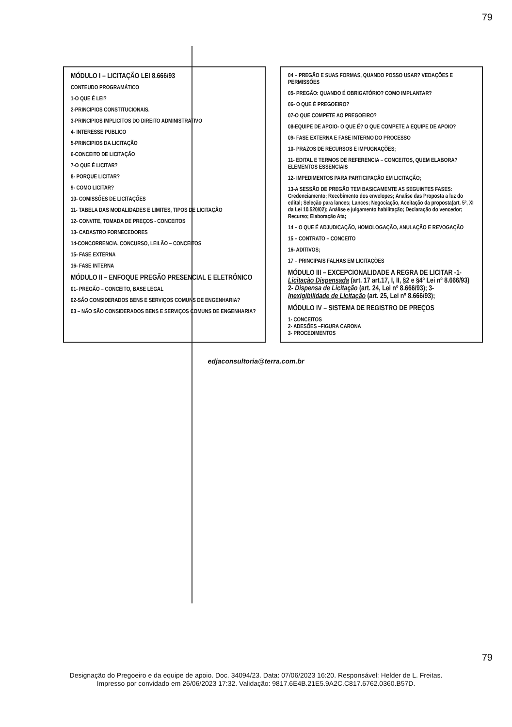79
MÓDULO I – LICITAÇÃO LEI 8.666/93
CONTEUDO PROGRAMÁTICO
1-O QUE É LEI?
2-PRINCIPIOS CONSTITUCIONAIS.
3-PRINCIPIOS IMPLICITOS DO DIREITO ADMINISTRATIVO
4- INTERESSE PUBLICO
5-PRINCIPIOS DA LICITAÇÃO
6-CONCEITO DE LICITAÇÃO
7-O QUE É LICITAR?
8- PORQUE LICITAR?
9- COMO LICITAR?
10- COMISSÕES DE LICITAÇÕES
11- TABELA DAS MODALIDADES E LIMITES, TIPOS DE LICITAÇÃO
12- CONVITE, TOMADA DE PREÇOS - CONCEITOS
13- CADASTRO FORNECEDORES
14-CONCORRENCIA, CONCURSO, LEILÃO – CONCEITOS
15- FASE EXTERNA
16- FASE INTERNA
MÓDULO II – ENFOQUE PREGÃO PRESENCIAL E ELETRÔNICO
01- PREGÃO – CONCEITO, BASE LEGAL
02-SÃO CONSIDERADOS BENS E SERVIÇOS COMUNS DE ENGENHARIA?
03 – NÃO SÃO CONSIDERADOS BENS E SERVIÇOS COMUNS DE ENGENHARIA?
04 – PREGÃO E SUAS FORMAS, QUANDO POSSO USAR? VEDAÇÕES E PERMISSÕES
05- PREGÃO: QUANDO É OBRIGATÓRIO? COMO IMPLANTAR?
06- O QUE É PREGOEIRO?
07-O QUE COMPETE AO PREGOEIRO?
08-EQUIPE DE APOIO- O QUE É? O QUE COMPETE A EQUIPE DE APOIO?
09- FASE EXTERNA E FASE INTERNO DO PROCESSO
10- PRAZOS DE RECURSOS E IMPUGNAÇÕES;
11- EDITAL E TERMOS DE REFERENCIA – CONCEITOS, QUEM ELABORA? ELEMENTOS ESSENCIAIS
12- IMPEDIMENTOS PARA PARTICIPAÇÃO EM LICITAÇÃO;
13-A SESSÃO DE PREGÃO TEM BASICAMENTE AS SEGUINTES FASES: Credenciamento; Recebimento dos envelopes; Analise das Proposta a luz do edital; Seleção para lances; Lances; Negociação, Aceitação da proposta(art. 5º, XI da Lei 10.520/02); Análise e julgamento habilitação; Declaração do vencedor; Recurso; Elaboração Ata;
14 – O QUE É ADJUDICAÇÃO, HOMOLOGAÇÃO, ANULAÇÃO E REVOGAÇÃO
15 – CONTRATO – CONCEITO
16- ADITIVOS;
17 – PRINCIPAIS FALHAS EM LICITAÇÕES
MÓDULO III – EXCEPCIONALIDADE A REGRA DE LICITAR -1- Licitação Dispensada (art. 17 art.17, I, II, §2 e §4º Lei nº 8.666/93) 2- Dispensa de Licitação (art. 24, Lei nº 8.666/93); 3- Inexigibilidade de Licitação (art. 25, Lei nº 8.666/93);
MÓDULO IV – SISTEMA DE REGISTRO DE PREÇOS
1- CONCEITOS
2- ADESÕES –FIGURA CARONA
3- PROCEDIMENTOS
edjaconsultoria@terra.com.br
79
Designação do Pregoeiro e da equipe de apoio. Doc. 34094/23. Data: 07/06/2023 16:20. Responsável: Helder de L. Freitas.
Impresso por convidado em 26/06/2023 17:32. Validação: 9817.6E4B.21E5.9A2C.C817.6762.0360.B57D.